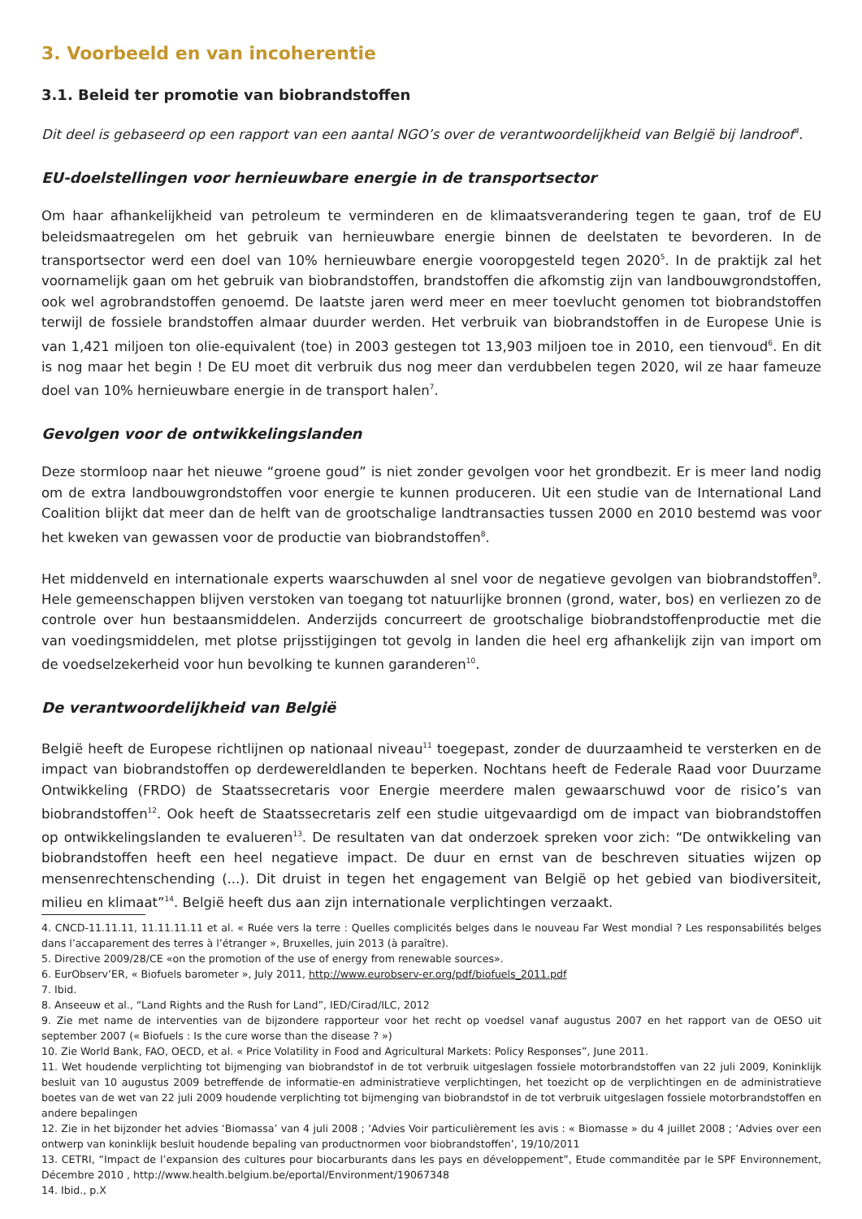3. Voorbeeld en van incoherentie
3.1. Beleid ter promotie van biobrandstoffen
Dit deel is gebaseerd op een rapport van een aantal NGO’s over de verantwoordelijkheid van België bij landroof<sup>4</sup>.
EU-doelstellingen voor hernieuwbare energie in de transportsector
Om haar afhankelijkheid van petroleum te verminderen en de klimaatsverandering tegen te gaan, trof de EU beleidsmaatregelen om het gebruik van hernieuwbare energie binnen de deelstaten te bevorderen. In de transportsector werd een doel van 10% hernieuwbare energie vooropgesteld tegen 2020<sup>5</sup>. In de praktijk zal het voornamelijk gaan om het gebruik van biobrandstoffen, brandstoffen die afkomstig zijn van landbouwgrondstoffen, ook wel agrobrandstoffen genoemd. De laatste jaren werd meer en meer toevlucht genomen tot biobrandstoffen terwijl de fossiele brandstoffen almaar duurder werden. Het verbruik van biobrandstoffen in de Europese Unie is van 1,421 miljoen ton olie-equivalent (toe) in 2003 gestegen tot 13,903 miljoen toe in 2010, een tienvoud<sup>6</sup>. En dit is nog maar het begin ! De EU moet dit verbruik dus nog meer dan verdubbelen tegen 2020, wil ze haar fameuze doel van 10% hernieuwbare energie in de transport halen<sup>7</sup>.
Gevolgen voor de ontwikkelingslanden
Deze stormloop naar het nieuwe “groene goud” is niet zonder gevolgen voor het grondbezit. Er is meer land nodig om de extra landbouwgrondstoffen voor energie te kunnen produceren. Uit een studie van de International Land Coalition blijkt dat meer dan de helft van de grootschalige landtransacties tussen 2000 en 2010 bestemd was voor het kweken van gewassen voor de productie van biobrandstoffen<sup>8</sup>.
Het middenveld en internationale experts waarschuwden al snel voor de negatieve gevolgen van biobrandstoffen<sup>9</sup>. Hele gemeenschappen blijven verstoken van toegang tot natuurlijke bronnen (grond, water, bos) en verliezen zo de controle over hun bestaansmiddelen. Anderzijds concurreert de grootschalige biobrandstoffenproductie met die van voedingsmiddelen, met plotse prijsstijgingen tot gevolg in landen die heel erg afhankelijk zijn van import om de voedselzekerheid voor hun bevolking te kunnen garanderen<sup>10</sup>.
De verantwoordelijkheid van België
België heeft de Europese richtlijnen op nationaal niveau<sup>11</sup> toegepast, zonder de duurzaamheid te versterken en de impact van biobrandstoffen op derdewereldlanden te beperken. Nochtans heeft de Federale Raad voor Duurzame Ontwikkeling (FRDO) de Staatssecretaris voor Energie meerdere malen gewaarschuwd voor de risico’s van biobrandstoffen<sup>12</sup>. Ook heeft de Staatssecretaris zelf een studie uitgevaardigd om de impact van biobrandstoffen op ontwikkelingslanden te evalueren<sup>13</sup>. De resultaten van dat onderzoek spreken voor zich: “De ontwikkeling van biobrandstoffen heeft een heel negatieve impact. De duur en ernst van de beschreven situaties wijzen op mensenrechtenschending (...). Dit druist in tegen het engagement van België op het gebied van biodiversiteit, milieu en klimaat”<sup>14</sup>. België heeft dus aan zijn internationale verplichtingen verzaakt.
4. CNCD-11.11.11, 11.11.11.11 et al. « Ruée vers la terre : Quelles complicités belges dans le nouveau Far West mondial ? Les responsabilités belges dans l’accaparement des terres à l’étranger », Bruxelles, juin 2013 (à paraître).
5. Directive 2009/28/CE «on the promotion of the use of energy from renewable sources».
6. EurObserv’ER, « Biofuels barometer », July 2011, http://www.eurobserv-er.org/pdf/biofuels_2011.pdf
7. Ibid.
8. Anseeuw et al., “Land Rights and the Rush for Land”, IED/Cirad/ILC, 2012
9. Zie met name de interventies van de bijzondere rapporteur voor het recht op voedsel vanaf augustus 2007 en het rapport van de OESO uit september 2007 (« Biofuels : Is the cure worse than the disease ? »)
10. Zie World Bank, FAO, OECD, et al. « Price Volatility in Food and Agricultural Markets: Policy Responses”, June 2011.
11. Wet houdende verplichting tot bijmenging van biobrandstof in de tot verbruik uitgeslagen fossiele motorbrandstoffen van 22 juli 2009, Koninklijk besluit van 10 augustus 2009 betreffende de informatie-en administratieve verplichtingen, het toezicht op de verplichtingen en de administratieve boetes van de wet van 22 juli 2009 houdende verplichting tot bijmenging van biobrandstof in de tot verbruik uitgeslagen fossiele motorbrandstoffen en andere bepalingen
12. Zie in het bijzonder het advies ‘Biomassa’ van 4 juli 2008 ; ‘Advies Voir particulièrement les avis : « Biomasse » du 4 juillet 2008 ; ‘Advies over een ontwerp van koninklijk besluit houdende bepaling van productnormen voor biobrandstoffen’, 19/10/2011
13. CETRI, “Impact de l’expansion des cultures pour biocarburants dans les pays en développement”, Etude commanditée par le SPF Environnement, Décembre 2010 , http://www.health.belgium.be/eportal/Environment/19067348
14. Ibid., p.X